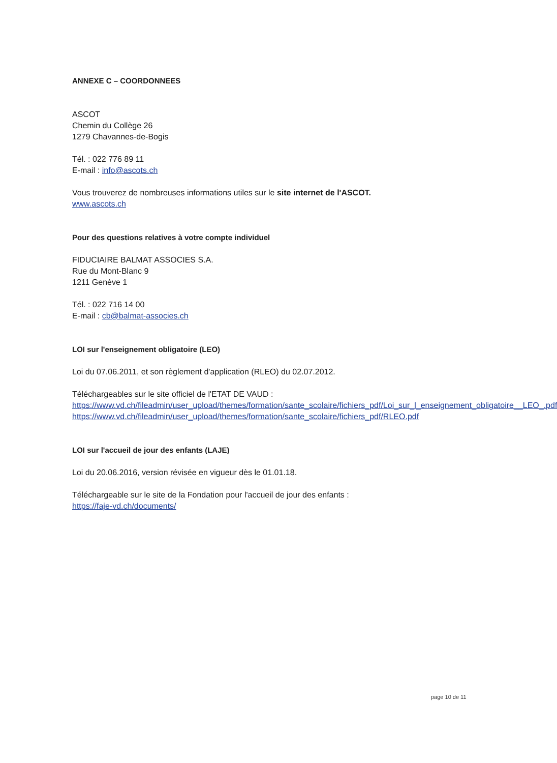ANNEXE C – COORDONNEES
ASCOT
Chemin du Collège 26
1279 Chavannes-de-Bogis
Tél. : 022 776 89 11
E-mail : info@ascots.ch
Vous trouverez de nombreuses informations utiles sur le site internet de l'ASCOT.
www.ascots.ch
Pour des questions relatives à votre compte individuel
FIDUCIAIRE BALMAT ASSOCIES S.A.
Rue du Mont-Blanc 9
1211 Genève 1
Tél. : 022 716 14 00
E-mail : cb@balmat-associes.ch
LOI sur l'enseignement obligatoire (LEO)
Loi du 07.06.2011, et son règlement d'application (RLEO) du 02.07.2012.
Téléchargeables sur le site officiel de l'ETAT DE VAUD :
https://www.vd.ch/fileadmin/user_upload/themes/formation/sante_scolaire/fichiers_pdf/Loi_sur_l_enseignement_obligatoire__LEO_.pdf
https://www.vd.ch/fileadmin/user_upload/themes/formation/sante_scolaire/fichiers_pdf/RLEO.pdf
LOI sur l'accueil de jour des enfants (LAJE)
Loi du 20.06.2016, version révisée en vigueur dès le 01.01.18.
Téléchargeable sur le site de la Fondation pour l'accueil de jour des enfants :
https://faje-vd.ch/documents/
page 10 de 11